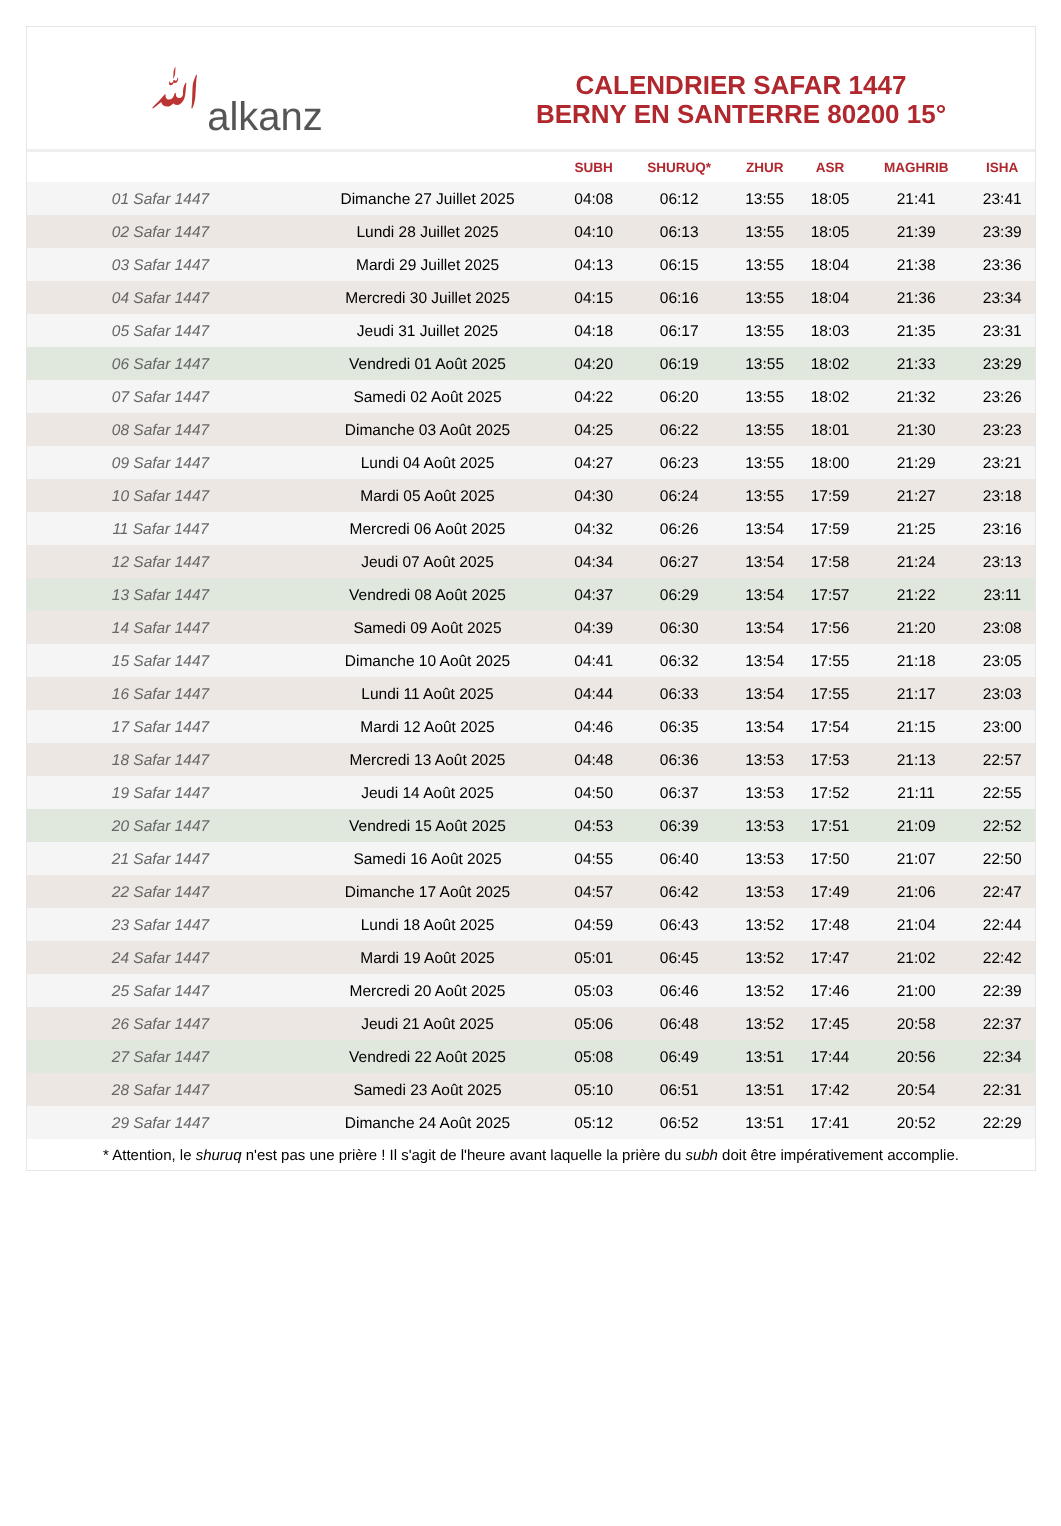ﷲalkanz
CALENDRIER SAFAR 1447
BERNY EN SANTERRE 80200 15°
| | | SUBH | SHURUQ* | ZHUR | ASR | MAGHRIB | ISHA |
| --- | --- | --- | --- | --- | --- | --- | --- |
| 01 Safar 1447 | Dimanche 27 Juillet 2025 | 04:08 | 06:12 | 13:55 | 18:05 | 21:41 | 23:41 |
| 02 Safar 1447 | Lundi 28 Juillet 2025 | 04:10 | 06:13 | 13:55 | 18:05 | 21:39 | 23:39 |
| 03 Safar 1447 | Mardi 29 Juillet 2025 | 04:13 | 06:15 | 13:55 | 18:04 | 21:38 | 23:36 |
| 04 Safar 1447 | Mercredi 30 Juillet 2025 | 04:15 | 06:16 | 13:55 | 18:04 | 21:36 | 23:34 |
| 05 Safar 1447 | Jeudi 31 Juillet 2025 | 04:18 | 06:17 | 13:55 | 18:03 | 21:35 | 23:31 |
| 06 Safar 1447 | Vendredi 01 Août 2025 | 04:20 | 06:19 | 13:55 | 18:02 | 21:33 | 23:29 |
| 07 Safar 1447 | Samedi 02 Août 2025 | 04:22 | 06:20 | 13:55 | 18:02 | 21:32 | 23:26 |
| 08 Safar 1447 | Dimanche 03 Août 2025 | 04:25 | 06:22 | 13:55 | 18:01 | 21:30 | 23:23 |
| 09 Safar 1447 | Lundi 04 Août 2025 | 04:27 | 06:23 | 13:55 | 18:00 | 21:29 | 23:21 |
| 10 Safar 1447 | Mardi 05 Août 2025 | 04:30 | 06:24 | 13:55 | 17:59 | 21:27 | 23:18 |
| 11 Safar 1447 | Mercredi 06 Août 2025 | 04:32 | 06:26 | 13:54 | 17:59 | 21:25 | 23:16 |
| 12 Safar 1447 | Jeudi 07 Août 2025 | 04:34 | 06:27 | 13:54 | 17:58 | 21:24 | 23:13 |
| 13 Safar 1447 | Vendredi 08 Août 2025 | 04:37 | 06:29 | 13:54 | 17:57 | 21:22 | 23:11 |
| 14 Safar 1447 | Samedi 09 Août 2025 | 04:39 | 06:30 | 13:54 | 17:56 | 21:20 | 23:08 |
| 15 Safar 1447 | Dimanche 10 Août 2025 | 04:41 | 06:32 | 13:54 | 17:55 | 21:18 | 23:05 |
| 16 Safar 1447 | Lundi 11 Août 2025 | 04:44 | 06:33 | 13:54 | 17:55 | 21:17 | 23:03 |
| 17 Safar 1447 | Mardi 12 Août 2025 | 04:46 | 06:35 | 13:54 | 17:54 | 21:15 | 23:00 |
| 18 Safar 1447 | Mercredi 13 Août 2025 | 04:48 | 06:36 | 13:53 | 17:53 | 21:13 | 22:57 |
| 19 Safar 1447 | Jeudi 14 Août 2025 | 04:50 | 06:37 | 13:53 | 17:52 | 21:11 | 22:55 |
| 20 Safar 1447 | Vendredi 15 Août 2025 | 04:53 | 06:39 | 13:53 | 17:51 | 21:09 | 22:52 |
| 21 Safar 1447 | Samedi 16 Août 2025 | 04:55 | 06:40 | 13:53 | 17:50 | 21:07 | 22:50 |
| 22 Safar 1447 | Dimanche 17 Août 2025 | 04:57 | 06:42 | 13:53 | 17:49 | 21:06 | 22:47 |
| 23 Safar 1447 | Lundi 18 Août 2025 | 04:59 | 06:43 | 13:52 | 17:48 | 21:04 | 22:44 |
| 24 Safar 1447 | Mardi 19 Août 2025 | 05:01 | 06:45 | 13:52 | 17:47 | 21:02 | 22:42 |
| 25 Safar 1447 | Mercredi 20 Août 2025 | 05:03 | 06:46 | 13:52 | 17:46 | 21:00 | 22:39 |
| 26 Safar 1447 | Jeudi 21 Août 2025 | 05:06 | 06:48 | 13:52 | 17:45 | 20:58 | 22:37 |
| 27 Safar 1447 | Vendredi 22 Août 2025 | 05:08 | 06:49 | 13:51 | 17:44 | 20:56 | 22:34 |
| 28 Safar 1447 | Samedi 23 Août 2025 | 05:10 | 06:51 | 13:51 | 17:42 | 20:54 | 22:31 |
| 29 Safar 1447 | Dimanche 24 Août 2025 | 05:12 | 06:52 | 13:51 | 17:41 | 20:52 | 22:29 |
* Attention, le shuruq n'est pas une prière ! Il s'agit de l'heure avant laquelle la prière du subh doit être impérativement accomplie.